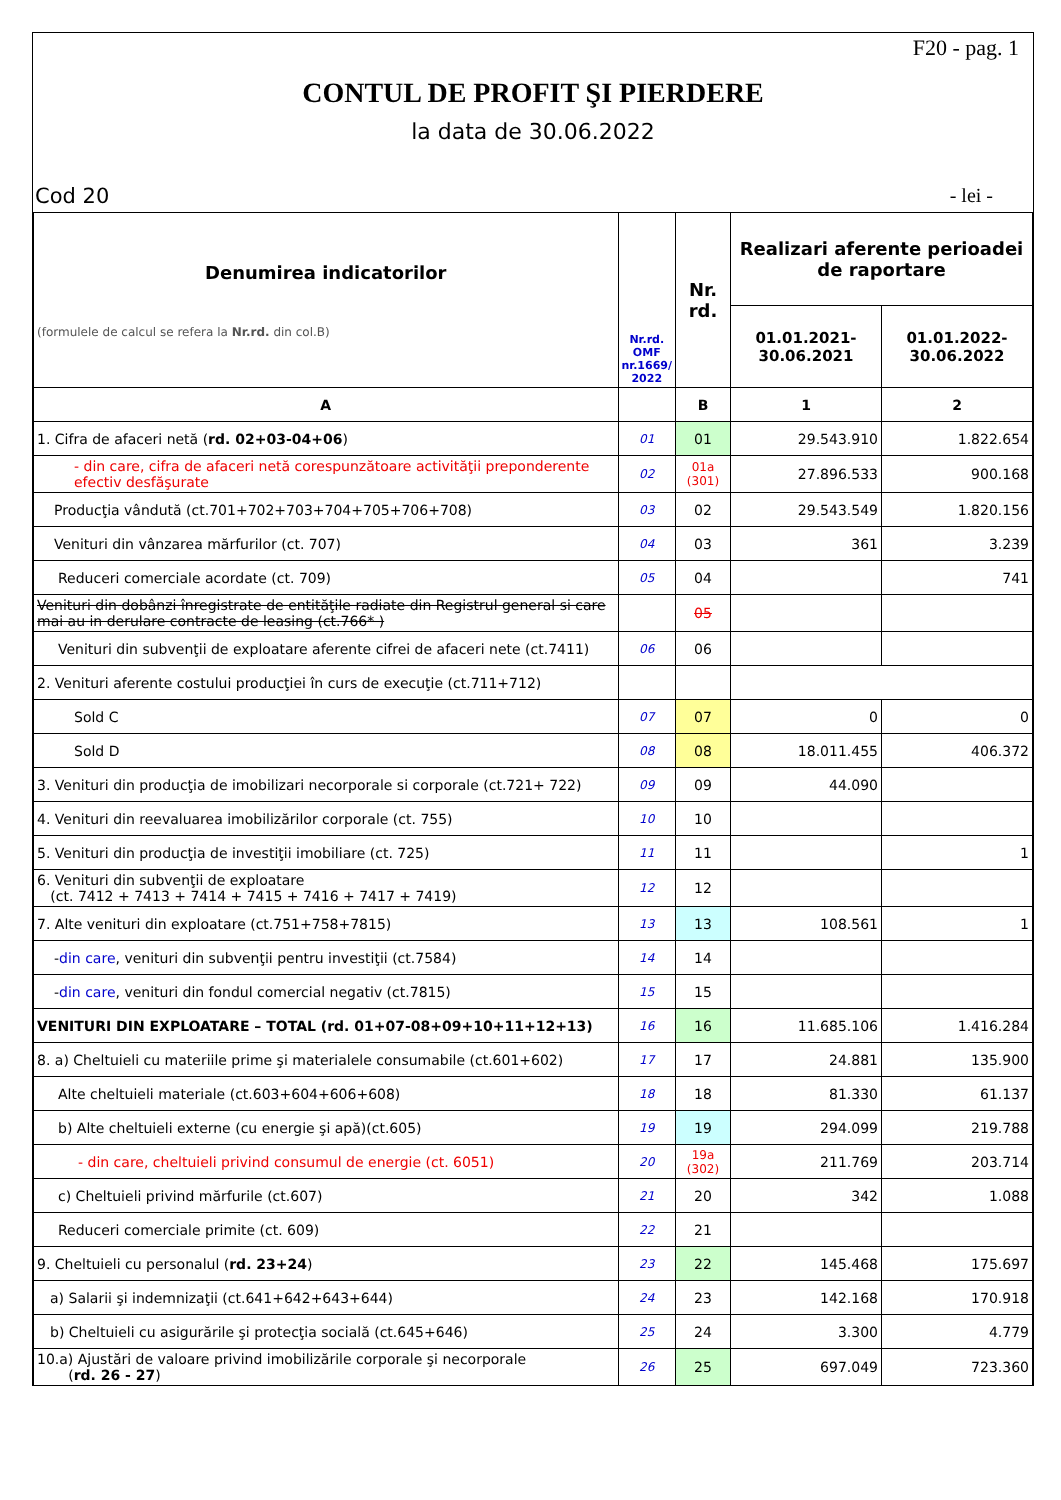F20 - pag. 1
CONTUL DE PROFIT ŞI PIERDERE
la data de 30.06.2022
Cod 20 - lei -
| Denumirea indicatorilor (formulele de calcul se refera la Nr.rd. din col.B) | Nr.rd. OMF nr.1669/ 2022 | Nr. rd. | Realizari aferente perioadei de raportare | |
| --- | --- | --- | --- | --- |
| | | | 01.01.2021- 30.06.2021 | 01.01.2022- 30.06.2022 |
| A | | B | 1 | 2 |
| 1. Cifra de afaceri netă ( rd. 02+03-04+06 ) | 01 | 01 | 29.543.910 | 1.822.654 |
| - din care, cifra de afaceri netă corespunzătoare activităţii preponderente efectiv desfăşurate | 02 | 01a (301) | 27.896.533 | 900.168 |
| Producţia vândută (ct.701+702+703+704+705+706+708) | 03 | 02 | 29.543.549 | 1.820.156 |
| Venituri din vânzarea mărfurilor (ct. 707) | 04 | 03 | 361 | 3.239 |
| Reduceri comerciale acordate (ct. 709) | 05 | 04 | | 741 |
| Venituri din dobânzi înregistrate de entităţile radiate din Registrul general si care mai au in derulare contracte de leasing (ct.766* ) | | 05 | | |
| Venituri din subvenţii de exploatare aferente cifrei de afaceri nete (ct.7411) | 06 | 06 | | |
| 2. Venituri aferente costului producţiei în curs de execuţie (ct.711+712) | | | | |
| Sold C | 07 | 07 | 0 | 0 |
| Sold D | 08 | 08 | 18.011.455 | 406.372 |
| 3. Venituri din producţia de imobilizari necorporale si corporale (ct.721+ 722) | 09 | 09 | 44.090 | |
| 4. Venituri din reevaluarea imobilizărilor corporale (ct. 755) | 10 | 10 | | |
| 5. Venituri din producţia de investiţii imobiliare (ct. 725) | 11 | 11 | | 1 |
| 6. Venituri din subvenţii de exploatare (ct. 7412 + 7413 + 7414 + 7415 + 7416 + 7417 + 7419) | 12 | 12 | | |
| 7. Alte venituri din exploatare (ct.751+758+7815) | 13 | 13 | 108.561 | 1 |
| - din care , venituri din subvenţii pentru investiţii (ct.7584) | 14 | 14 | | |
| - din care , venituri din fondul comercial negativ (ct.7815) | 15 | 15 | | |
| VENITURI DIN EXPLOATARE – TOTAL (rd. 01+07-08+09+10+11+12+13) | 16 | 16 | 11.685.106 | 1.416.284 |
| 8. a) Cheltuieli cu materiile prime şi materialele consumabile (ct.601+602) | 17 | 17 | 24.881 | 135.900 |
| Alte cheltuieli materiale (ct.603+604+606+608) | 18 | 18 | 81.330 | 61.137 |
| b) Alte cheltuieli externe (cu energie şi apă)(ct.605) | 19 | 19 | 294.099 | 219.788 |
| - din care, cheltuieli privind consumul de energie (ct. 6051) | 20 | 19a (302) | 211.769 | 203.714 |
| c) Cheltuieli privind mărfurile (ct.607) | 21 | 20 | 342 | 1.088 |
| Reduceri comerciale primite (ct. 609) | 22 | 21 | | |
| 9. Cheltuieli cu personalul ( rd. 23+24 ) | 23 | 22 | 145.468 | 175.697 |
| a) Salarii şi indemnizaţii (ct.641+642+643+644) | 24 | 23 | 142.168 | 170.918 |
| b) Cheltuieli cu asigurările şi protecţia socială (ct.645+646) | 25 | 24 | 3.300 | 4.779 |
| 10.a) Ajustări de valoare privind imobilizările corporale şi necorporale ( rd. 26 - 27 ) | 26 | 25 | 697.049 | 723.360 |